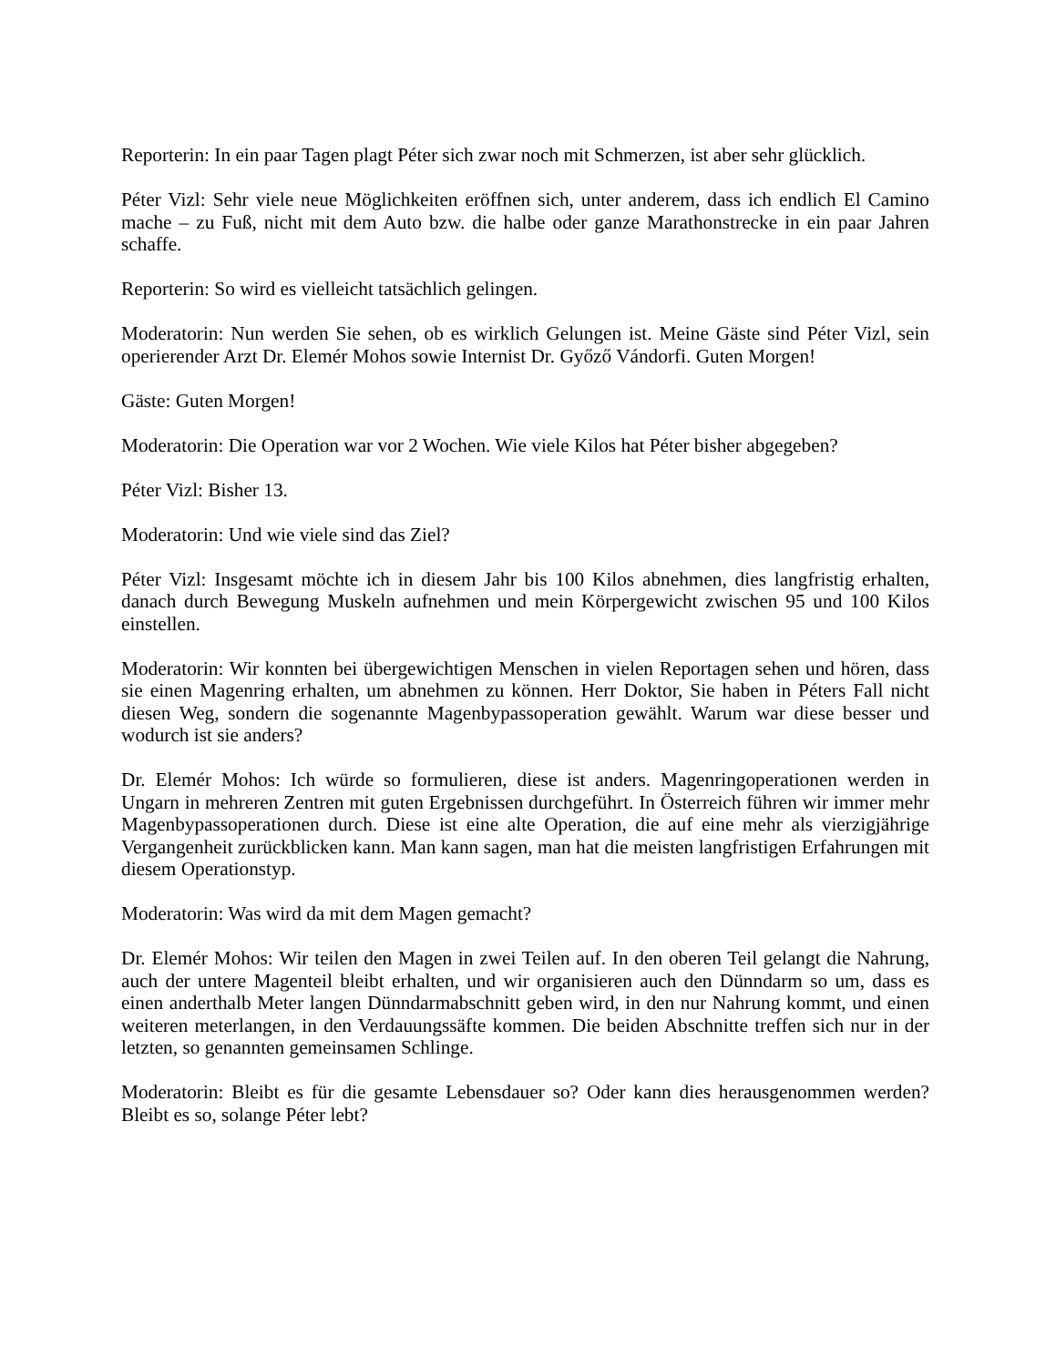Reporterin: In ein paar Tagen plagt Péter sich zwar noch mit Schmerzen, ist aber sehr glücklich.
Péter Vizl: Sehr viele neue Möglichkeiten eröffnen sich, unter anderem, dass ich endlich El Camino mache – zu Fuß, nicht mit dem Auto bzw. die halbe oder ganze Marathonstrecke in ein paar Jahren schaffe.
Reporterin: So wird es vielleicht tatsächlich gelingen.
Moderatorin: Nun werden Sie sehen, ob es wirklich Gelungen ist. Meine Gäste sind Péter Vizl, sein operierender Arzt Dr. Elemér Mohos sowie Internist Dr. Győző Vándorfi. Guten Morgen!
Gäste: Guten Morgen!
Moderatorin: Die Operation war vor 2 Wochen. Wie viele Kilos hat Péter bisher abgegeben?
Péter Vizl: Bisher 13.
Moderatorin: Und wie viele sind das Ziel?
Péter Vizl: Insgesamt möchte ich in diesem Jahr bis 100 Kilos abnehmen, dies langfristig erhalten, danach durch Bewegung Muskeln aufnehmen und mein Körpergewicht zwischen 95 und 100 Kilos einstellen.
Moderatorin: Wir konnten bei übergewichtigen Menschen in vielen Reportagen sehen und hören, dass sie einen Magenring erhalten, um abnehmen zu können. Herr Doktor, Sie haben in Péters Fall nicht diesen Weg, sondern die sogenannte Magenbypassoperation gewählt. Warum war diese besser und wodurch ist sie anders?
Dr. Elemér Mohos: Ich würde so formulieren, diese ist anders. Magenringoperationen werden in Ungarn in mehreren Zentren mit guten Ergebnissen durchgeführt. In Österreich führen wir immer mehr Magenbypassoperationen durch. Diese ist eine alte Operation, die auf eine mehr als vierzigjährige Vergangenheit zurückblicken kann. Man kann sagen, man hat die meisten langfristigen Erfahrungen mit diesem Operationstyp.
Moderatorin: Was wird da mit dem Magen gemacht?
Dr. Elemér Mohos: Wir teilen den Magen in zwei Teilen auf. In den oberen Teil gelangt die Nahrung, auch der untere Magenteil bleibt erhalten, und wir organisieren auch den Dünndarm so um, dass es einen anderthalb Meter langen Dünndarmabschnitt geben wird, in den nur Nahrung kommt, und einen weiteren meterlangen, in den Verdauungssäfte kommen. Die beiden Abschnitte treffen sich nur in der letzten, so genannten gemeinsamen Schlinge.
Moderatorin: Bleibt es für die gesamte Lebensdauer so? Oder kann dies herausgenommen werden? Bleibt es so, solange Péter lebt?